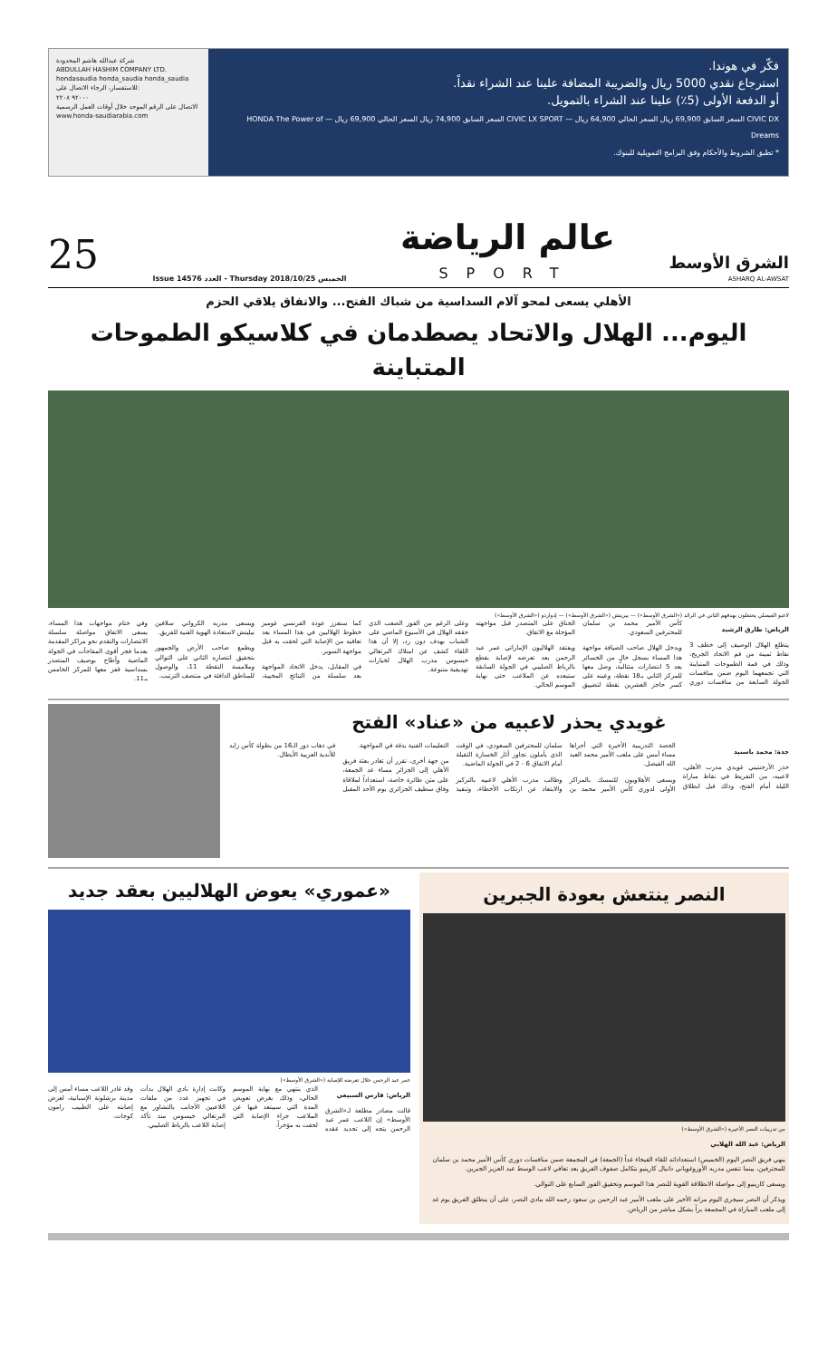شركة عبدالله هاشم المحدودة
ABDULLAH HASHIM COMPANY LTD.
hondasaudia honda_saudia honda_saudia
للاستفسار، الرجاء الاتصال على:
٩٢٠٠٠ ٢٢٠٨
الاتصال على الرقم الموحد خلال أوقات العمل الرسمية
www.honda-saudiarabia.com
فكّر في هوندا.
استرجاع نقدي 5000 ريال والضريبة المضافة علينا عند الشراء نقداً.
أو الدفعة الأولى (5٪) علينا عند الشراء بالتمويل.
CIVIC DX السعر السابق 69,900 ريال السعر الحالي 64,900 ريال — CIVIC LX SPORT السعر السابق 74,900 ريال السعر الحالي 69,900 ريال — HONDA The Power of Dreams
* تطبق الشروط والأحكام وفق البرامج التمويلية للبنوك.
25
Issue 14576 العدد - Thursday 2018/10/25 الخميس
عالم الرياضة
SPORT
الشرق الأوسط
ASHARQ AL-AWSAT
الأهلي يسعى لمحو آلام السداسية من شباك الفتح... والاتفاق يلاقي الحزم
اليوم... الهلال والاتحاد يصطدمان في كلاسيكو الطموحات المتباينة
لاعبو الفيصلي يحتفلون بهدفهم الثاني في الرائد («الشرق الأوسط») — بيزيتش («الشرق الأوسط») — إدواردو («الشرق الأوسط»)
الرياض: طارق الرشيد
يتطلع الهلال الوصيف إلى خطف 3 نقاط ثمينة من فم الاتحاد الجريح، وذلك في قمة الطموحات المتباينة التي تجمعهما اليوم ضمن منافسات الجولة السابعة من منافسات دوري كأس الأمير محمد بن سلمان للمحترفين السعودي.
ويدخل الهلال صاحب الضيافة مواجهة هذا المساء بسجل خالٍ من الخسائر بعد 5 انتصارات متتالية، وصل معها للمركز الثاني بـ18 نقطة، وعينه على كسر حاجز العشرين نقطة لتضييق الخناق على المتصدر قبل مواجهته المؤجلة مع الاتفاق.
ويفتقد الهلاليون الإماراتي عمر عبد الرحمن بعد تعرضه لإصابة بقطع بالرباط الصليبي في الجولة السابقة ستبعده عن الملاعب حتى نهاية الموسم الحالي.
وعلى الرغم من الفوز الصعب الذي حققه الهلال في الأسبوع الماضي على الشباب بهدف دون رد، إلا أن هذا اللقاء كشف عن امتلاك البرتغالي خيسوس مدرب الهلال لخيارات تهديفية متنوعة.
كما ستعزز عودة الفرنسي غوميز خطوط الهلاليين في هذا المساء بعد تعافيه من الإصابة التي لحقت به قبل مواجهة السوبر.
في المقابل، يدخل الاتحاد المواجهة بعد سلسلة من النتائج المخيبة، ويسعى مدربه الكرواتي سلافين بيليتش لاستعادة الهوية الفنية للفريق.
ويطمع صاحب الأرض والجمهور بتحقيق انتصاره الثاني على التوالي وملامسة النقطة 11، والوصول للمناطق الدافئة في منتصف الترتيب.
وفي ختام مواجهات هذا المساء، يسعى الاتفاق مواصلة سلسلة الانتصارات والتقدم نحو مراكز المقدمة بعدما فجر أقوى المفاجآت في الجولة الماضية وأطاح بوصيف المتصدر بسداسية قفز معها للمركز الخامس بـ11.
غويدي يحذر لاعبيه من «عناد» الفتح
جدة: محمد باسنيد
حذر الأرجنتيني غويدي مدرب الأهلي، لاعبيه، من التفريط في نقاط مباراة الليلة أمام الفتح، وذلك قبل انطلاق الحصة التدريبية الأخيرة التي أجراها مساء أمس على ملعب الأمير محمد العبد الله الفيصل.
ويسعى الأهلاويون للتمسك بالمراكز الأولى لدوري كأس الأمير محمد بن سلمان للمحترفين السعودي، في الوقت الذي يأملون تجاوز آثار الخسارة الثقيلة أمام الاتفاق 6 - 2 في الجولة الماضية.
وطالب مدرب الأهلي لاعبيه بالتركيز والابتعاد عن ارتكاب الأخطاء، وتنفيذ التعليمات الفنية بدقة في المواجهة.
من جهة أخرى، تقرر أن تغادر بعثة فريق الأهلي إلى الجزائر مساء غد الجمعة، على متن طائرة خاصة، استعداداً لملاقاة وفاق سطيف الجزائري يوم الأحد المقبل في ذهاب دور الـ16 من بطولة كأس زايد للأندية العربية الأبطال.
«عموري» يعوض الهلاليين بعقد جديد
عمر عبد الرحمن خلال تعرضه للإصابة («الشرق الأوسط»)
الرياض: فارس السبيعي
قالت مصادر مطلعة لـ«الشرق الأوسط» إن اللاعب عمر عبد الرحمن يتجه إلى تجديد عقده الذي ينتهي مع نهاية الموسم الحالي، وذلك بغرض تعويض المدة التي سيبتعد فيها عن الملاعب جراء الإصابة التي لحقت به مؤخراً.
وكانت إدارة نادي الهلال بدأت في تجهيز عدد من ملفات اللاعبين الأجانب بالتشاور مع البرتغالي جيسوس منذ تأكد إصابة اللاعب بالرباط الصليبي.
وقد غادر اللاعب مساء أمس إلى مدينة برشلونة الإسبانية، لعرض إصابته على الطبيب رامون كوجات.
النصر ينتعش بعودة الجبرين
من تدريبات النصر الأخيرة («الشرق الأوسط»)
الرياض: عبد الله الهلابي
ينهي فريق النصر اليوم (الخميس) استعداداته للقاء الفيحاء غداً (الجمعة) في المجمعة ضمن منافسات دوري كأس الأمير محمد بن سلمان للمحترفين، بينما تنفس مدربه الأوروغوياني دانيال كارينيو بتكامل صفوف الفريق بعد تعافي لاعب الوسط عبد العزيز الجبرين.
ويسعى كارينيو إلى مواصلة الانطلاقة القوية للنصر هذا الموسم وتحقيق الفوز السابع على التوالي.
ويذكر أن النصر سيجري اليوم مرانه الأخير على ملعب الأمير عبد الرحمن بن سعود رحمه الله بنادي النصر، على أن ينطلق الفريق يوم غد إلى ملعب المباراة في المجمعة براً بشكل مباشر من الرياض.